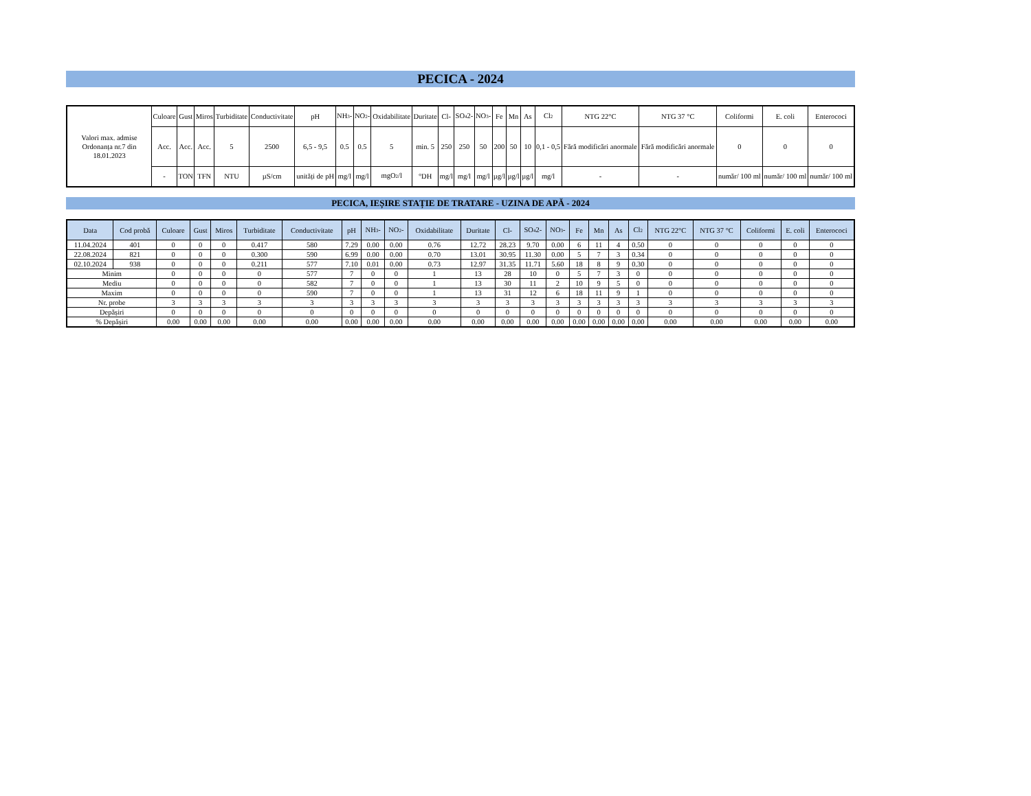PECICA - 2024
| Valori max. admise Ordonanța nr.7 din 18.01.2023 | Culoare | Gust | Miros | Turbiditate | Conductivitate | pH | NH<sub>3</sub>- | NO<sub>2</sub>- | Oxidabilitate | Duritate | Cl- | SO<sub>4</sub>2- | NO<sub>3</sub>- | Fe | Mn | As | Cl<sub>2</sub> | NTG 22°C | NTG 37 °C | Coliformi | E. coli | Enterococi |
| | Acc. | Acc. | Acc. | 5 | 2500 | 6,5 - 9,5 | 0.5 | 0.5 | 5 | min. 5 | 250 | 250 | 50 | 200 | 50 | 10 | 0,1 - 0,5 | Fără modificări anormale | Fără modificări anormale | 0 | 0 | 0 |
| | - | TON | TFN | NTU | µS/cm | unități de pH | mg/l | mg/l | mgO<sub>2</sub>/l | °DH | mg/l | mg/l | mg/l | µg/l | µg/l | µg/l | mg/l | - | - | număr/ 100 ml | număr/ 100 ml | număr/ 100 ml |
PECICA, IEȘIRE STAȚIE DE TRATARE - UZINA DE APĂ - 2024
| Data | Cod probă | Culoare | Gust | Miros | Turbiditate | Conductivitate | pH | NH<sub>3</sub>- | NO<sub>2</sub>- | Oxidabilitate | Duritate | Cl- | SO<sub>4</sub>2- | NO<sub>3</sub>- | Fe | Mn | As | Cl<sub>2</sub> | NTG 22°C | NTG 37 °C | Coliformi | E. coli | Enterococi |
| --- | --- | --- | --- | --- | --- | --- | --- | --- | --- | --- | --- | --- | --- | --- | --- | --- | --- | --- | --- | --- | --- | --- | --- |
| 11.04.2024 | 401 | 0 | 0 | 0 | 0.417 | 580 | 7.29 | 0.00 | 0.00 | 0.76 | 12.72 | 28.23 | 9.70 | 0.00 | 6 | 11 | 4 | 0.50 | 0 | 0 | 0 | 0 | 0 |
| 22.08.2024 | 821 | 0 | 0 | 0 | 0.300 | 590 | 6.99 | 0.00 | 0.00 | 0.70 | 13.01 | 30.95 | 11.30 | 0.00 | 5 | 7 | 3 | 0.34 | 0 | 0 | 0 | 0 | 0 |
| 02.10.2024 | 938 | 0 | 0 | 0 | 0.211 | 577 | 7.10 | 0.01 | 0.00 | 0.73 | 12.97 | 31.35 | 11.71 | 5.60 | 18 | 8 | 9 | 0.30 | 0 | 0 | 0 | 0 | 0 |
| Minim | | 0 | 0 | 0 | 0 | 577 | 7 | 0 | 0 | 1 | 13 | 28 | 10 | 0 | 5 | 7 | 3 | 0 | 0 | 0 | 0 | 0 | 0 |
| Mediu | | 0 | 0 | 0 | 0 | 582 | 7 | 0 | 0 | 1 | 13 | 30 | 11 | 2 | 10 | 9 | 5 | 0 | 0 | 0 | 0 | 0 | 0 |
| Maxim | | 0 | 0 | 0 | 0 | 590 | 7 | 0 | 0 | 1 | 13 | 31 | 12 | 6 | 18 | 11 | 9 | 1 | 0 | 0 | 0 | 0 | 0 |
| Nr. probe | | 3 | 3 | 3 | 3 | 3 | 3 | 3 | 3 | 3 | 3 | 3 | 3 | 3 | 3 | 3 | 3 | 3 | 3 | 3 | 3 | 3 | 3 |
| Depășiri | | 0 | 0 | 0 | 0 | 0 | 0 | 0 | 0 | 0 | 0 | 0 | 0 | 0 | 0 | 0 | 0 | 0 | 0 | 0 | 0 | 0 | 0 |
| % Depășiri | | 0.00 | 0.00 | 0.00 | 0.00 | 0.00 | 0.00 | 0.00 | 0.00 | 0.00 | 0.00 | 0.00 | 0.00 | 0.00 | 0.00 | 0.00 | 0.00 | 0.00 | 0.00 | 0.00 | 0.00 | 0.00 | 0.00 |